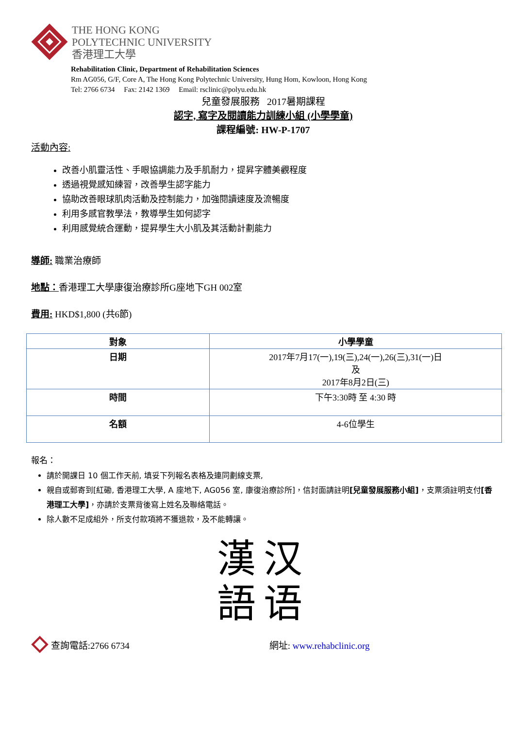THE HONG KONG
POLYTECHNIC UNIVERSITY
香港理工大學
Rehabilitation Clinic, Department of Rehabilitation Sciences
Rm AG056, G/F, Core A, The Hong Kong Polytechnic University, Hung Hom, Kowloon, Hong Kong
Tel: 2766 6734 Fax: 2142 1369 Email: rsclinic@polyu.edu.hk
兒童發展服務 2017暑期課程
認字, 寫字及閱讀能力訓練小組 (小學學童)
課程編號: HW-P-1707
活動內容:
改善小肌靈活性、手眼協調能力及手肌耐力，提昇字體美觀程度
透過視覺感知練習，改善學生認字能力
協助改善眼球肌肉活動及控制能力，加強閱讀速度及流暢度
利用多感官教學法，教導學生如何認字
利用感覺統合運動，提昇學生大小肌及其活動計劃能力
導師: 職業治療師
地點：香港理工大學康復治療診所G座地下GH 002室
費用: HKD$1,800 (共6節)
| 對象 | 小學學童 |
| --- | --- |
| 日期 | 2017年7月17(一),19(三),24(一),26(三),31(一)日 及 2017年8月2日(三) |
| 時間 | 下午3:30時 至 4:30 時 |
| 名額 | 4-6位學生 |
報名：
請於開課日 10 個工作天前, 填妥下列報名表格及連同劃線支票,
親自或郵寄到[紅磡, 香港理工大學, A 座地下, AG056 室, 康復治療診所]，信封面請註明[兒童發展服務小組]，支票須註明支付[香港理工大學]，亦請於支票背後寫上姓名及聯絡電話。
除人數不足成組外，所支付款項將不獲退款，及不能轉讓。
漢汉
語语
查詢電話:2766 6734 網址: www.rehabclinic.org